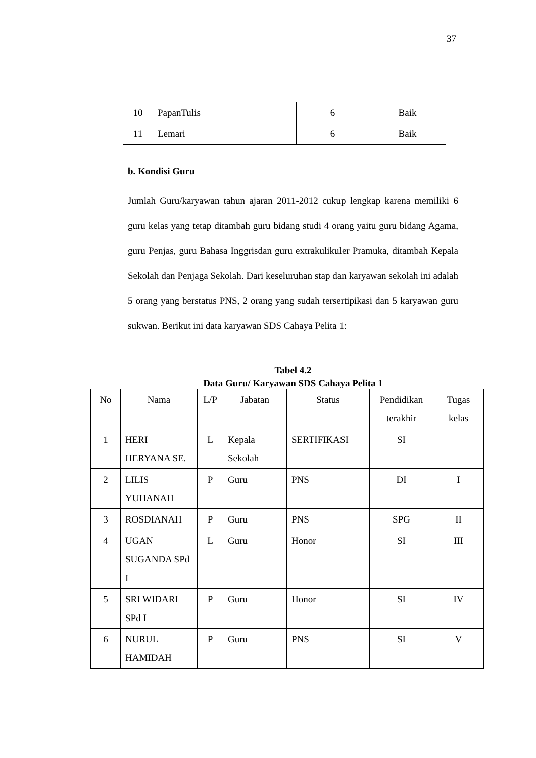37
| 10 | PapanTulis | 6 | Baik |
| 11 | Lemari | 6 | Baik |
b. Kondisi Guru
Jumlah Guru/karyawan tahun ajaran 2011-2012 cukup lengkap karena memiliki 6 guru kelas yang tetap ditambah guru bidang studi 4 orang yaitu guru bidang Agama, guru Penjas, guru Bahasa Inggrisdan guru extrakulikuler Pramuka, ditambah Kepala Sekolah dan Penjaga Sekolah. Dari keseluruhan stap dan karyawan sekolah ini adalah 5 orang yang berstatus PNS, 2 orang yang sudah tersertipikasi dan 5 karyawan guru sukwan. Berikut ini data karyawan SDS Cahaya Pelita 1:
Tabel 4.2
Data Guru/ Karyawan SDS Cahaya Pelita 1
| No | Nama | L/P | Jabatan | Status | Pendidikan terakhir | Tugas kelas |
| --- | --- | --- | --- | --- | --- | --- |
| 1 | HERI HERYANA SE. | L | Kepala Sekolah | SERTIFIKASI | SI | |
| 2 | LILIS YUHANAH | P | Guru | PNS | DI | I |
| 3 | ROSDIANAH | P | Guru | PNS | SPG | II |
| 4 | UGAN SUGANDA SPd I | L | Guru | Honor | SI | III |
| 5 | SRI WIDARI SPd I | P | Guru | Honor | SI | IV |
| 6 | NURUL HAMIDAH | P | Guru | PNS | SI | V |